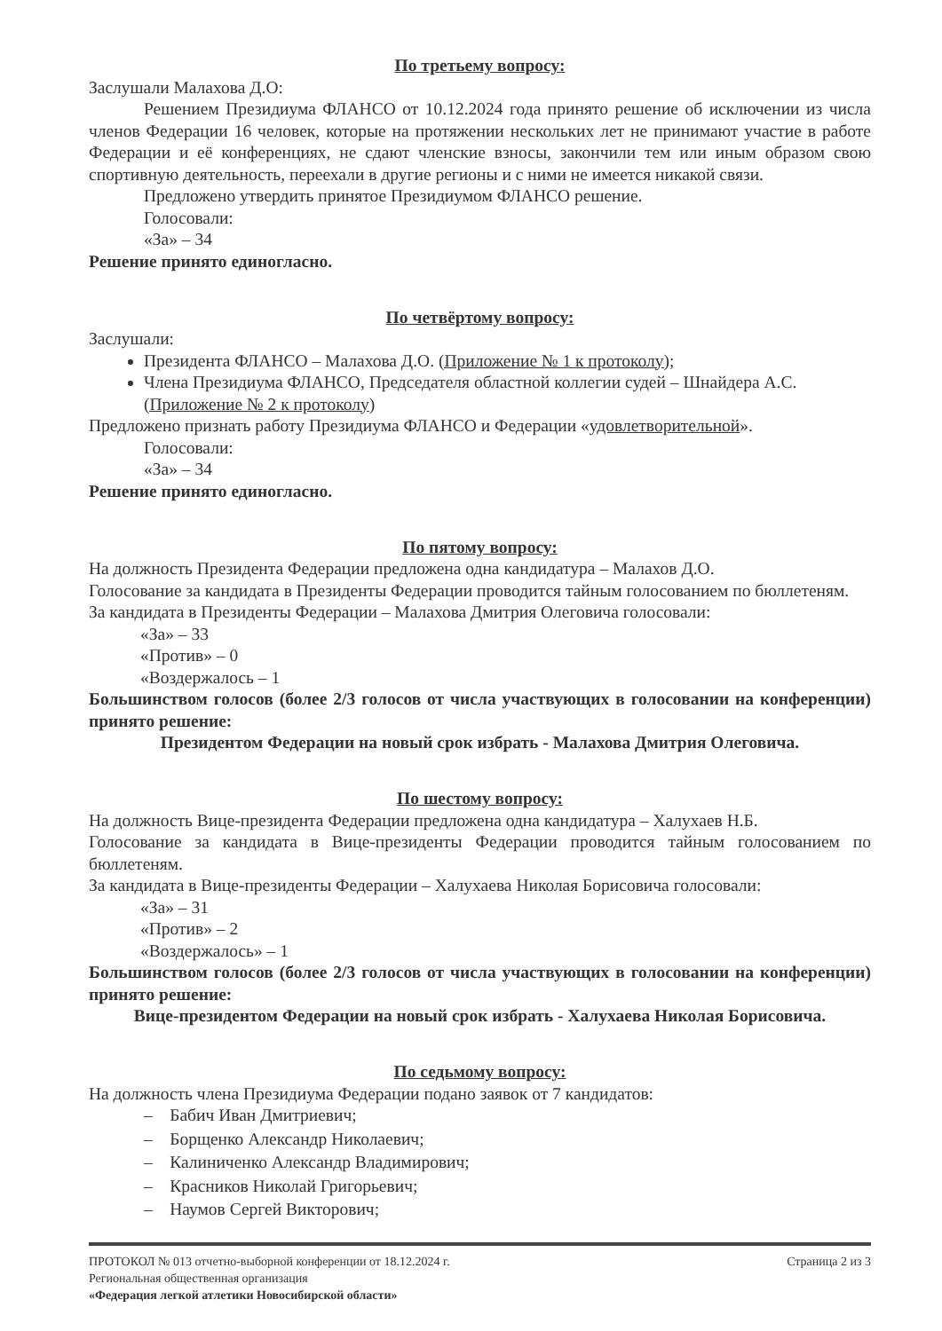По третьему вопросу:
Заслушали Малахова Д.О:
Решением Президиума ФЛАНСО от 10.12.2024 года принято решение об исключении из числа членов Федерации 16 человек, которые на протяжении нескольких лет не принимают участие в работе Федерации и её конференциях, не сдают членские взносы, закончили тем или иным образом свою спортивную деятельность, переехали в другие регионы и с ними не имеется никакой связи.
Предложено утвердить принятое Президиумом ФЛАНСО решение.
Голосовали:
«За» – 34
Решение принято единогласно.
По четвёртому вопросу:
Заслушали:
Президента ФЛАНСО – Малахова Д.О. (Приложение № 1 к протоколу);
Члена Президиума ФЛАНСО, Председателя областной коллегии судей – Шнайдера А.С. (Приложение № 2 к протоколу)
Предложено признать работу Президиума ФЛАНСО и Федерации «удовлетворительной».
Голосовали:
«За» – 34
Решение принято единогласно.
По пятому вопросу:
На должность Президента Федерации предложена одна кандидатура – Малахов Д.О.
Голосование за кандидата в Президенты Федерации проводится тайным голосованием по бюллетеням.
За кандидата в Президенты Федерации – Малахова Дмитрия Олеговича голосовали:
«За» – 33
«Против» – 0
«Воздержалось – 1
Большинством голосов (более 2/3 голосов от числа участвующих в голосовании на конференции) принято решение:
Президентом Федерации на новый срок избрать - Малахова Дмитрия Олеговича.
По шестому вопросу:
На должность Вице-президента Федерации предложена одна кандидатура – Халухаев Н.Б.
Голосование за кандидата в Вице-президенты Федерации проводится тайным голосованием по бюллетеням.
За кандидата в Вице-президенты Федерации – Халухаева Николая Борисовича голосовали:
«За» – 31
«Против» – 2
«Воздержалось» – 1
Большинством голосов (более 2/3 голосов от числа участвующих в голосовании на конференции) принято решение:
Вице-президентом Федерации на новый срок избрать - Халухаева Николая Борисовича.
По седьмому вопросу:
На должность члена Президиума Федерации подано заявок от 7 кандидатов:
– Бабич Иван Дмитриевич;
– Борщенко Александр Николаевич;
– Калиниченко Александр Владимирович;
– Красников Николай Григорьевич;
– Наумов Сергей Викторович;
ПРОТОКОЛ № 013 отчетно-выборной конференции от 18.12.2024 г. Страница 2 из 3
Региональная общественная организация
«Федерация легкой атлетики Новосибирской области»